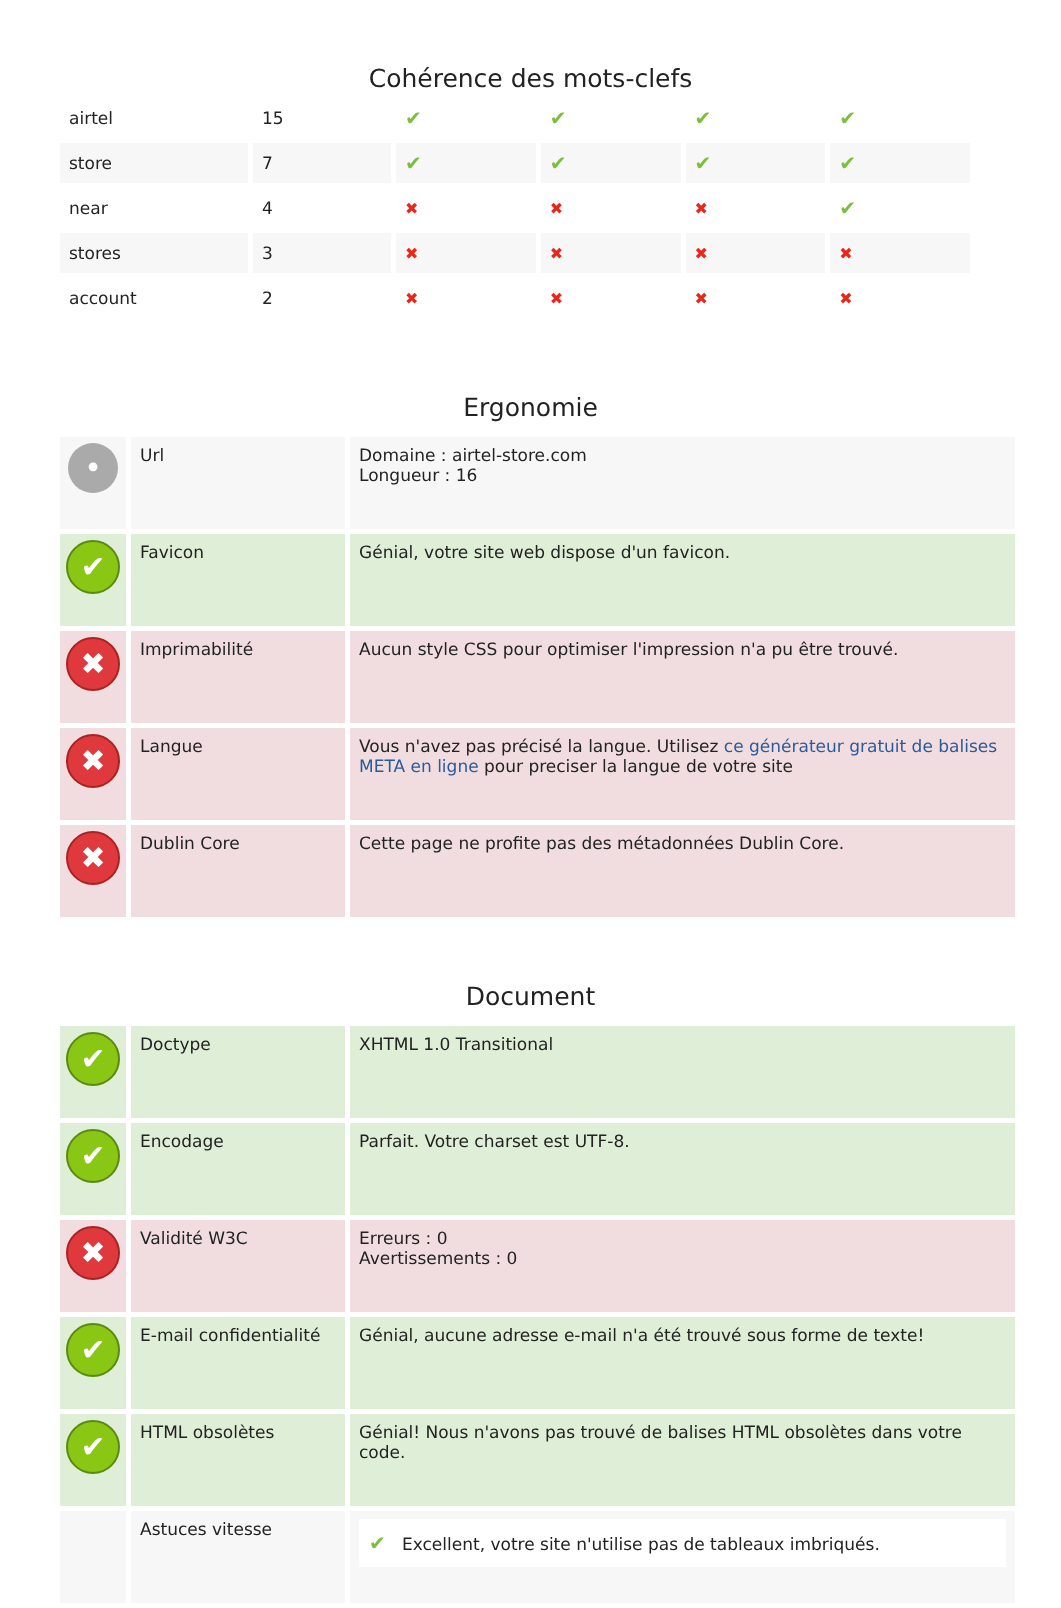Cohérence des mots-clefs
| airtel | 15 | ✔ | ✔ | ✔ | ✔ |
| store | 7 | ✔ | ✔ | ✔ | ✔ |
| near | 4 | ✖ | ✖ | ✖ | ✔ |
| stores | 3 | ✖ | ✖ | ✖ | ✖ |
| account | 2 | ✖ | ✖ | ✖ | ✖ |
Ergonomie
| • | Url | Domaine : airtel-store.com Longueur : 16 |
| ✔ | Favicon | Génial, votre site web dispose d'un favicon. |
| ✖ | Imprimabilité | Aucun style CSS pour optimiser l'impression n'a pu être trouvé. |
| ✖ | Langue | Vous n'avez pas précisé la langue. Utilisez ce générateur gratuit de balises META en ligne pour preciser la langue de votre site |
| ✖ | Dublin Core | Cette page ne profite pas des métadonnées Dublin Core. |
Document
| ✔ | Doctype | XHTML 1.0 Transitional |
| ✔ | Encodage | Parfait. Votre charset est UTF-8. |
| ✖ | Validité W3C | Erreurs : 0 Avertissements : 0 |
| ✔ | E-mail confidentialité | Génial, aucune adresse e-mail n'a été trouvé sous forme de texte! |
| ✔ | HTML obsolètes | Génial! Nous n'avons pas trouvé de balises HTML obsolètes dans votre code. |
| | Astuces vitesse | ✔ Excellent, votre site n'utilise pas de tableaux imbriqués. |